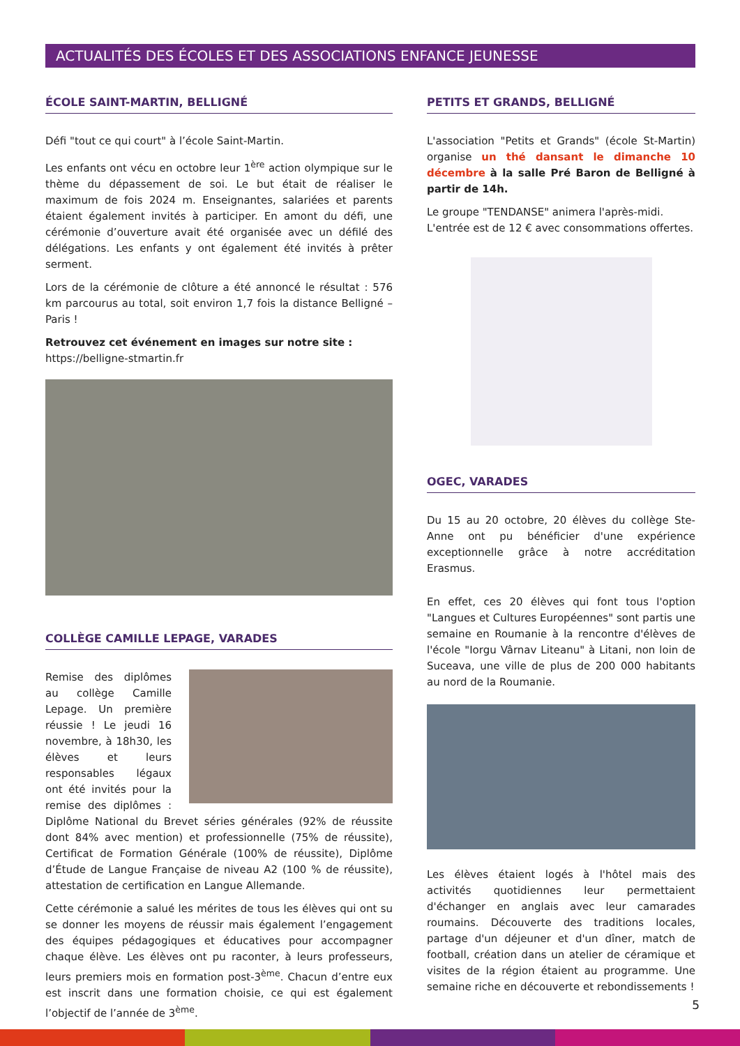ACTUALITÉS DES ÉCOLES ET DES ASSOCIATIONS ENFANCE JEUNESSE
ÉCOLE SAINT-MARTIN, BELLIGNÉ
Défi "tout ce qui court" à l’école Saint-Martin.
Les enfants ont vécu en octobre leur 1<sup>ère</sup> action olympique sur le thème du dépassement de soi. Le but était de réaliser le maximum de fois 2024 m. Enseignantes, salariées et parents étaient également invités à participer. En amont du défi, une cérémonie d’ouverture avait été organisée avec un défilé des délégations. Les enfants y ont également été invités à prêter serment.
Lors de la cérémonie de clôture a été annoncé le résultat : 576 km parcourus au total, soit environ 1,7 fois la distance Belligné – Paris !
Retrouvez cet événement en images sur notre site :
https://belligne-stmartin.fr
COLLÈGE CAMILLE LEPAGE, VARADES
Remise des diplômes au collège Camille Lepage. Un première réussie ! Le jeudi 16 novembre, à 18h30, les élèves et leurs responsables légaux ont été invités pour la remise des diplômes : Diplôme National du Brevet séries générales (92% de réussite dont 84% avec mention) et professionnelle (75% de réussite), Certificat de Formation Générale (100% de réussite), Diplôme d’Étude de Langue Française de niveau A2 (100 % de réussite), attestation de certification en Langue Allemande.
Cette cérémonie a salué les mérites de tous les élèves qui ont su se donner les moyens de réussir mais également l’engagement des équipes pédagogiques et éducatives pour accompagner chaque élève. Les élèves ont pu raconter, à leurs professeurs, leurs premiers mois en formation post-3<sup>ème</sup>. Chacun d’entre eux est inscrit dans une formation choisie, ce qui est également l’objectif de l’année de 3<sup>ème</sup>.
PETITS ET GRANDS, BELLIGNÉ
L'association "Petits et Grands" (école St-Martin) organise un thé dansant le dimanche 10 décembre à la salle Pré Baron de Belligné à partir de 14h.
Le groupe "TENDANSE" animera l'après-midi.
L'entrée est de 12 € avec consommations offertes.
OGEC, VARADES
Du 15 au 20 octobre, 20 élèves du collège Ste-Anne ont pu bénéficier d'une expérience exceptionnelle grâce à notre accréditation Erasmus.
En effet, ces 20 élèves qui font tous l'option "Langues et Cultures Européennes" sont partis une semaine en Roumanie à la rencontre d'élèves de l'école "Iorgu Vârnav Liteanu" à Litani, non loin de Suceava, une ville de plus de 200 000 habitants au nord de la Roumanie.
Les élèves étaient logés à l'hôtel mais des activités quotidiennes leur permettaient d'échanger en anglais avec leur camarades roumains. Découverte des traditions locales, partage d'un déjeuner et d'un dîner, match de football, création dans un atelier de céramique et visites de la région étaient au programme. Une semaine riche en découverte et rebondissements !
5